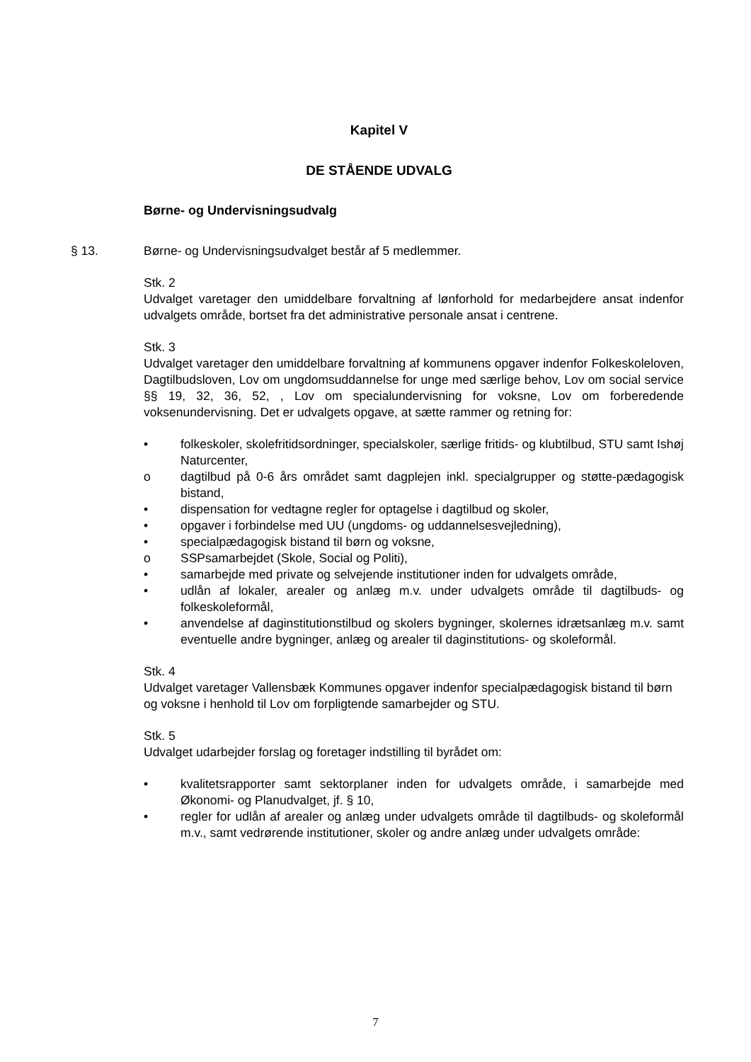Kapitel V
DE STÅENDE UDVALG
Børne- og Undervisningsudvalg
§ 13. Børne- og Undervisningsudvalget består af 5 medlemmer.
Stk. 2
Udvalget varetager den umiddelbare forvaltning af lønforhold for medarbejdere ansat indenfor udvalgets område, bortset fra det administrative personale ansat i centrene.
Stk. 3
Udvalget varetager den umiddelbare forvaltning af kommunens opgaver indenfor Folkeskoleloven, Dagtilbudsloven, Lov om ungdomsuddannelse for unge med særlige behov, Lov om social service §§ 19, 32, 36, 52, , Lov om specialundervisning for voksne, Lov om forberedende voksenundervisning. Det er udvalgets opgave, at sætte rammer og retning for:
• folkeskoler, skolefritidsordninger, specialskoler, særlige fritids- og klubtilbud, STU samt Ishøj Naturcenter,
o dagtilbud på 0-6 års området samt dagplejen inkl. specialgrupper og støtte-pædagogisk bistand,
• dispensation for vedtagne regler for optagelse i dagtilbud og skoler,
• opgaver i forbindelse med UU (ungdoms- og uddannelsesvejledning),
• specialpædagogisk bistand til børn og voksne,
o SSPsamarbejdet (Skole, Social og Politi),
• samarbejde med private og selvejende institutioner inden for udvalgets område,
• udlån af lokaler, arealer og anlæg m.v. under udvalgets område til dagtilbuds- og folkeskoleformål,
• anvendelse af daginstitutionstilbud og skolers bygninger, skolernes idrætsanlæg m.v. samt eventuelle andre bygninger, anlæg og arealer til daginstitutions- og skoleformål.
Stk. 4
Udvalget varetager Vallensbæk Kommunes opgaver indenfor specialpædagogisk bistand til børn og voksne i henhold til Lov om forpligtende samarbejder og STU.
Stk. 5
Udvalget udarbejder forslag og foretager indstilling til byrådet om:
• kvalitetsrapporter samt sektorplaner inden for udvalgets område, i samarbejde med Økonomi- og Planudvalget, jf. § 10,
• regler for udlån af arealer og anlæg under udvalgets område til dagtilbuds- og skoleformål m.v., samt vedrørende institutioner, skoler og andre anlæg under udvalgets område:
7